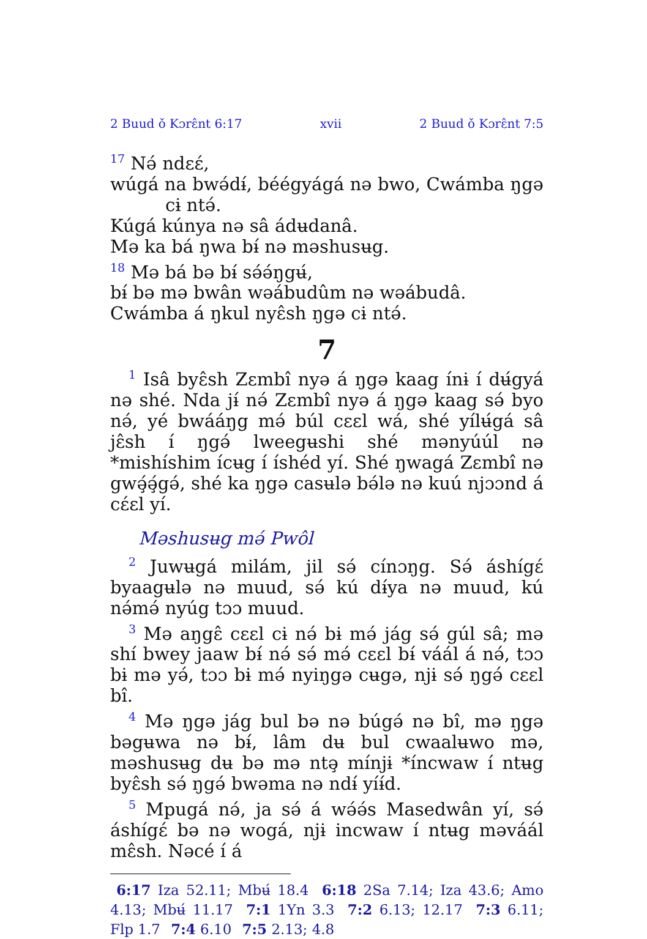2 Buud ǒ Kɔrɛ̂nt 6:17 xvii 2 Buud ǒ Kɔrɛ̂nt 7:5
<sup>17</sup> Nə́ ndɛɛ́,
wúgá na bwə́dɨ́, béégyágá nə bwo, Cwámba ŋgə cɨ ntə́.
Kúgá kúnya nə sâ ádʉdanâ.
Mə ka bá ŋwa bɨ́ nə məshusʉg.
<sup>18</sup> Mə bá bə bɨ́ sə́ə́ŋgʉ́,
bɨ́ bə mə bwân wəábudûm nə wəábudâ.
Cwámba á ŋkul nyɛ̂sh ŋgə cɨ ntə́.
7
<sup>1</sup> Isâ byɛ̂sh Zɛmbî nyə á ŋgə kaag ínɨ í dʉ́gyá nə shé. Nda jɨ́ nə́ Zɛmbî nyə á ŋgə kaag sə́ byo nə́, yé bwááŋg mə́ búl cɛɛl wá, shé yílʉ́gá sâ jɛ̂sh í ŋgə́ lweegʉshi shé mənyúúl nə *mishíshim ícʉg í íshéd yí. Shé ŋwagá Zɛmbî nə gwə̧́ə̧́gə́, shé ka ŋgə casʉlə bə́lə nə kuú njɔɔnd á cɛ́ɛl yí.
Məshusʉg mə́ Pwôl
<sup>2</sup> Juwʉgá milám, jil sə́ cínɔŋg. Sə́ áshígɛ́ byaagʉlə nə muud, sə́ kú dɨ́ya nə muud, kú nə́mə́ nyúg tɔɔ muud.
<sup>3</sup> Mə aŋgɛ̂ cɛɛl cɨ nə́ bɨ mə́ jág sə́ gúl sâ; mə shí bwey jaaw bɨ́ nə́ sə́ mə́ cɛɛl bɨ́ váál á nə́, tɔɔ bɨ mə yə́, tɔɔ bɨ mə́ nyiŋgə cʉgə, njɨ sə́ ŋgə́ cɛɛl bî.
<sup>4</sup> Mə ŋgə jág bul bə nə búgə́ nə bî, mə ŋgə bəgʉwa nə bɨ́, lâm dʉ bul cwaalʉwo mə, məshusʉg dʉ bə mə ntə̧ mínjɨ *íncwaw í ntʉg byɛ̂sh sə́ ŋgə́ bwəma nə ndɨ́ yíɨ́d.
<sup>5</sup> Mpugá nə́, ja sə́ á wə́ə́s Masedwân yí, sə́ áshígɛ́ bə nə wogá, njɨ incwaw í ntʉg məváál mɛ̂sh. Nəcé í á
6:17 Iza 52.11; Mbʉ́ 18.4 6:18 2Sa 7.14; Iza 43.6; Amo 4.13; Mbʉ́ 11.17 7:1 1Yn 3.3 7:2 6.13; 12.17 7:3 6.11; Flp 1.7 7:4 6.10 7:5 2.13; 4.8